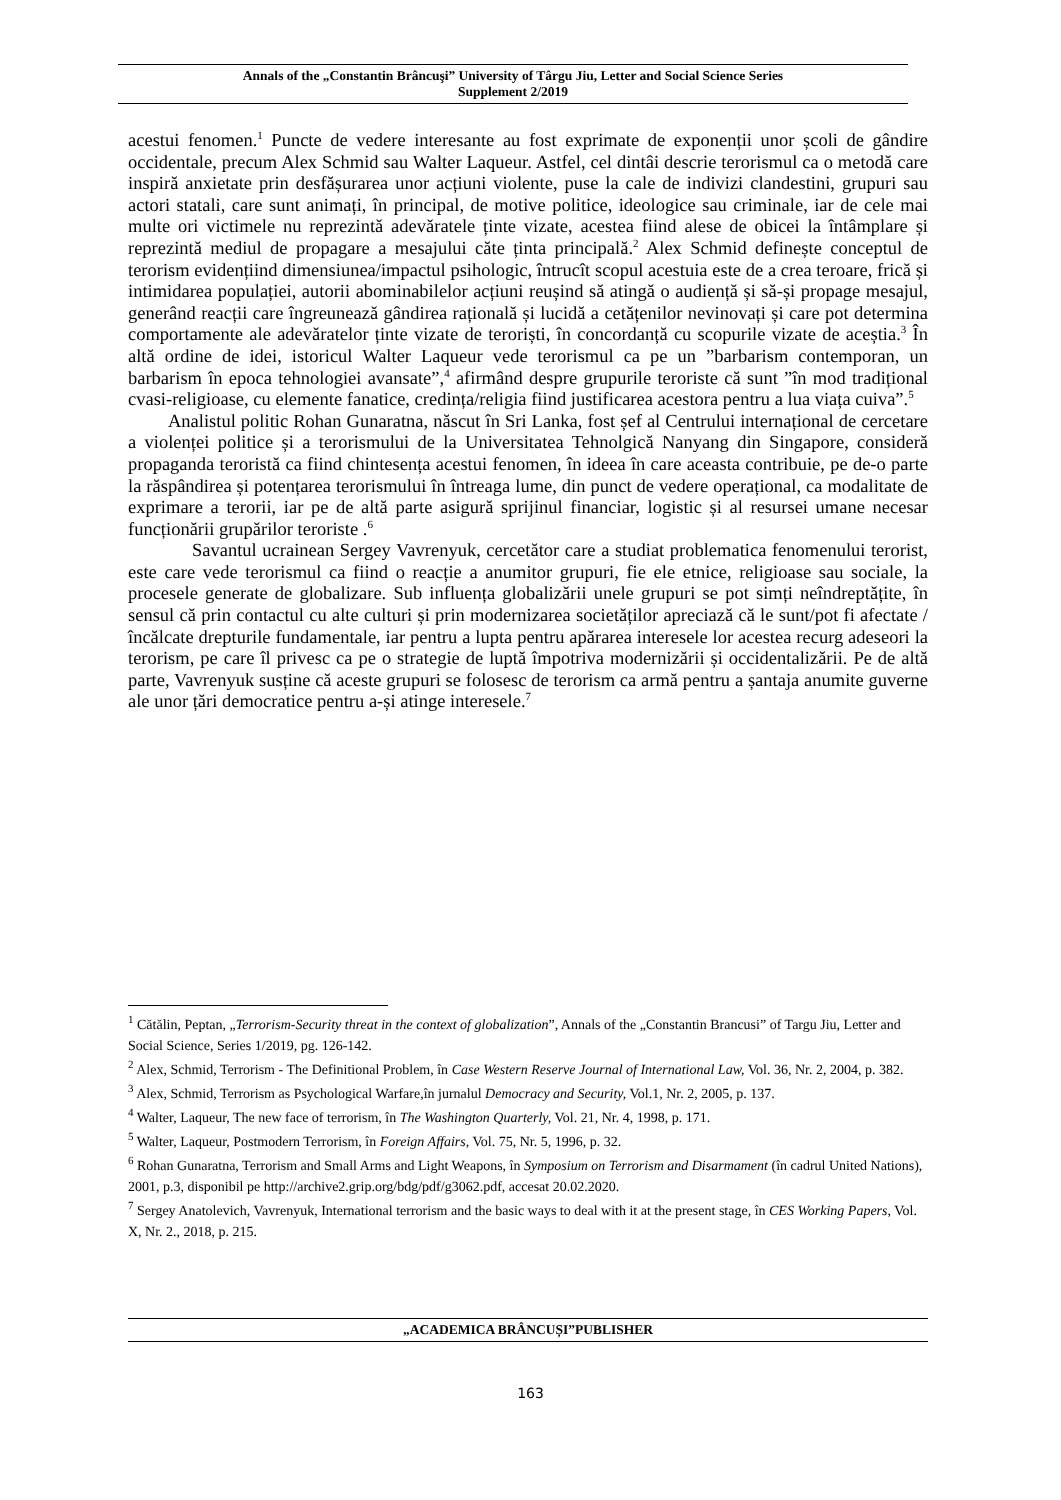Annals of the „Constantin Brâncuşi” University of Târgu Jiu, Letter and Social Science Series
Supplement 2/2019
acestui fenomen.<sup>1</sup> Puncte de vedere interesante au fost exprimate de exponenții unor școli de gândire occidentale, precum Alex Schmid sau Walter Laqueur. Astfel, cel dintâi descrie terorismul ca o metodă care inspiră anxietate prin desfășurarea unor acțiuni violente, puse la cale de indivizi clandestini, grupuri sau actori statali, care sunt animați, în principal, de motive politice, ideologice sau criminale, iar de cele mai multe ori victimele nu reprezintă adevăratele ținte vizate, acestea fiind alese de obicei la întâmplare și reprezintă mediul de propagare a mesajului căte ținta principală.<sup>2</sup> Alex Schmid definește conceptul de terorism evidențiind dimensiunea/impactul psihologic, întrucît scopul acestuia este de a crea teroare, frică și intimidarea populației, autorii abominabilelor acțiuni reușind să atingă o audiență și să-și propage mesajul, generând reacții care îngreunează gândirea rațională și lucidă a cetățenilor nevinovați și care pot determina comportamente ale adevăratelor ținte vizate de teroriști, în concordanță cu scopurile vizate de aceștia.<sup>3</sup> În altă ordine de idei, istoricul Walter Laqueur vede terorismul ca pe un ”barbarism contemporan, un barbarism în epoca tehnologiei avansate”,<sup>4</sup> afirmând despre grupurile teroriste că sunt ”în mod tradițional cvasi-religioase, cu elemente fanatice, credința/religia fiind justificarea acestora pentru a lua viața cuiva”.<sup>5</sup>
Analistul politic Rohan Gunaratna, născut în Sri Lanka, fost șef al Centrului internațional de cercetare a violenței politice și a terorismului de la Universitatea Tehnolgică Nanyang din Singapore, consideră propaganda teroristă ca fiind chintesența acestui fenomen, în ideea în care aceasta contribuie, pe de-o parte la răspândirea și potențarea terorismului în întreaga lume, din punct de vedere operațional, ca modalitate de exprimare a terorii, iar pe de altă parte asigură sprijinul financiar, logistic și al resursei umane necesar funcționării grupărilor teroriste .<sup>6</sup>
Savantul ucrainean Sergey Vavrenyuk, cercetător care a studiat problematica fenomenului terorist, este care vede terorismul ca fiind o reacție a anumitor grupuri, fie ele etnice, religioase sau sociale, la procesele generate de globalizare. Sub influența globalizării unele grupuri se pot simți neîndreptățite, în sensul că prin contactul cu alte culturi și prin modernizarea societăților apreciază că le sunt/pot fi afectate /încălcate drepturile fundamentale, iar pentru a lupta pentru apărarea interesele lor acestea recurg adeseori la terorism, pe care îl privesc ca pe o strategie de luptă împotriva modernizării și occidentalizării. Pe de altă parte, Vavrenyuk susține că aceste grupuri se folosesc de terorism ca armă pentru a șantaja anumite guverne ale unor țări democratice pentru a-și atinge interesele.<sup>7</sup>
<sup>1</sup> Cătălin, Peptan, „Terrorism-Security threat in the context of globalization”, Annals of the „Constantin Brancusi” of Targu Jiu, Letter and Social Science, Series 1/2019, pg. 126-142.
<sup>2</sup> Alex, Schmid, Terrorism - The Definitional Problem, în Case Western Reserve Journal of International Law, Vol. 36, Nr. 2, 2004, p. 382.
<sup>3</sup> Alex, Schmid, Terrorism as Psychological Warfare,în jurnalul Democracy and Security, Vol.1, Nr. 2, 2005, p. 137.
<sup>4</sup> Walter, Laqueur, The new face of terrorism, în The Washington Quarterly, Vol. 21, Nr. 4, 1998, p. 171.
<sup>5</sup> Walter, Laqueur, Postmodern Terrorism, în Foreign Affairs, Vol. 75, Nr. 5, 1996, p. 32.
<sup>6</sup> Rohan Gunaratna, Terrorism and Small Arms and Light Weapons, în Symposium on Terrorism and Disarmament (în cadrul United Nations), 2001, p.3, disponibil pe http://archive2.grip.org/bdg/pdf/g3062.pdf, accesat 20.02.2020.
<sup>7</sup> Sergey Anatolevich, Vavrenyuk, International terrorism and the basic ways to deal with it at the present stage, în CES Working Papers, Vol. X, Nr. 2., 2018, p. 215.
„ACADEMICA BRÂNCUȘI”PUBLISHER
163